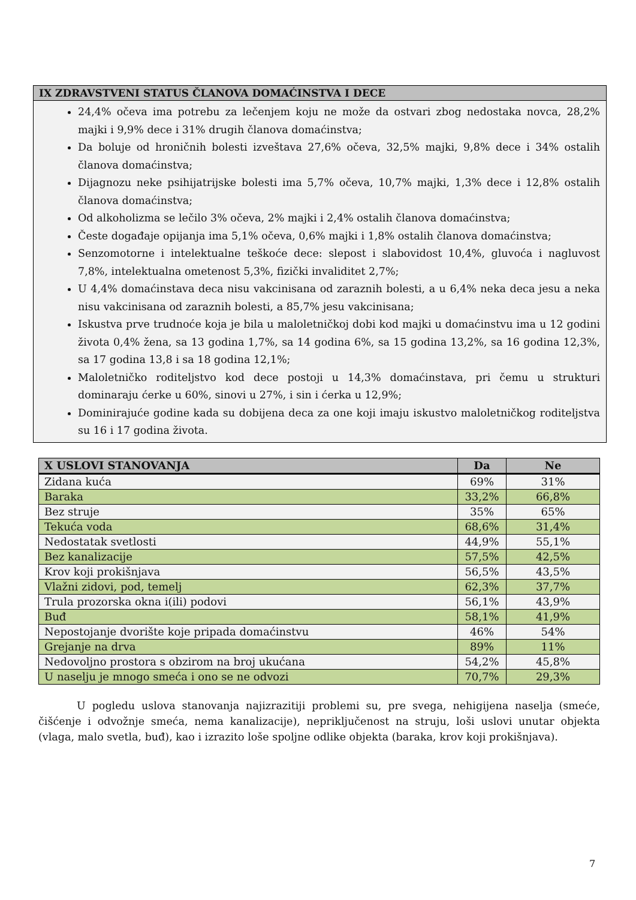IX ZDRAVSTVENI STATUS ČLANOVA DOMAĆINSTVA I DECE
24,4% očeva ima potrebu za lečenjem koju ne može da ostvari zbog nedostaka novca, 28,2% majki i 9,9% dece i 31% drugih članova domaćinstva;
Da boluje od hroničnih bolesti izveštava 27,6% očeva, 32,5% majki, 9,8% dece i 34% ostalih članova domaćinstva;
Dijagnozu neke psihijatrijske bolesti ima 5,7% očeva, 10,7% majki, 1,3% dece i 12,8% ostalih članova domaćinstva;
Od alkoholizma se lečilo 3% očeva, 2% majki i 2,4% ostalih članova domaćinstva;
Česte događaje opijanja ima 5,1% očeva, 0,6% majki i 1,8% ostalih članova domaćinstva;
Senzomotorne i intelektualne teškoće dece: slepost i slabovidost 10,4%, gluvoća i nagluvost 7,8%, intelektualna ometenost 5,3%, fizički invaliditet 2,7%;
U 4,4% domaćinstava deca nisu vakcinisana od zaraznih bolesti, a u 6,4% neka deca jesu a neka nisu vakcinisana od zaraznih bolesti, a 85,7% jesu vakcinisana;
Iskustva prve trudnoće koja je bila u maloletničkoj dobi kod majki u domaćinstvu ima u 12 godini života 0,4% žena, sa 13 godina 1,7%, sa 14 godina 6%, sa 15 godina 13,2%, sa 16 godina 12,3%, sa 17 godina 13,8 i sa 18 godina 12,1%;
Maloletničko roditeljstvo kod dece postoji u 14,3% domaćinstava, pri čemu u strukturi dominaraju ćerke u 60%, sinovi u 27%, i sin i ćerka u 12,9%;
Dominirajuće godine kada su dobijena deca za one koji imaju iskustvo maloletničkog roditeljstva su 16 i 17 godina života.
| X USLOVI STANOVANJA | Da | Ne |
| --- | --- | --- |
| Zidana kuća | 69% | 31% |
| Baraka | 33,2% | 66,8% |
| Bez struje | 35% | 65% |
| Tekuća voda | 68,6% | 31,4% |
| Nedostatak svetlosti | 44,9% | 55,1% |
| Bez kanalizacije | 57,5% | 42,5% |
| Krov koji prokišnjava | 56,5% | 43,5% |
| Vlažni zidovi, pod, temelj | 62,3% | 37,7% |
| Trula prozorska okna i(ili) podovi | 56,1% | 43,9% |
| Buđ | 58,1% | 41,9% |
| Nepostojanje dvorište koje pripada domaćinstvu | 46% | 54% |
| Grejanje na drva | 89% | 11% |
| Nedovoljno prostora s obzirom na broj ukućana | 54,2% | 45,8% |
| U naselju je mnogo smeća i ono se ne odvozi | 70,7% | 29,3% |
U pogledu uslova stanovanja najizrazitiji problemi su, pre svega, nehigijena naselja (smeće, čišćenje i odvožnje smeća, nema kanalizacije), nepriključenost na struju, loši uslovi unutar objekta (vlaga, malo svetla, buđ), kao i izrazito loše spoljne odlike objekta (baraka, krov koji prokišnjava).
7